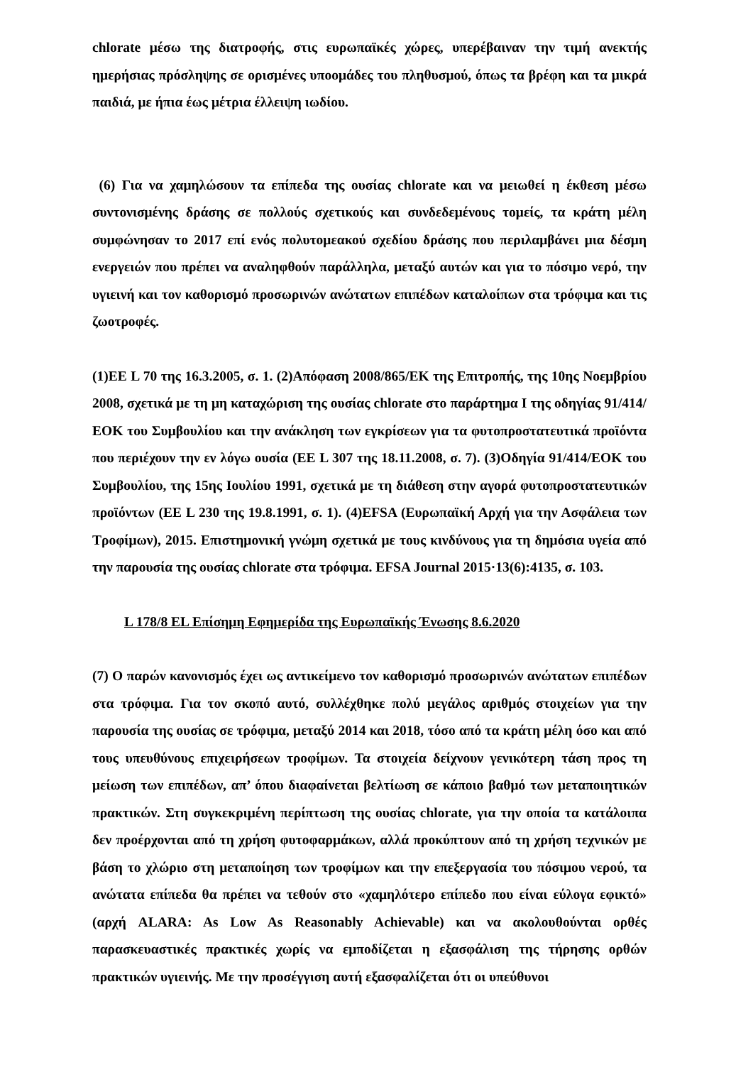chlorate μέσω της διατροφής, στις ευρωπαϊκές χώρες, υπερέβαιναν την τιμή ανεκτής ημερήσιας πρόσληψης σε ορισμένες υποομάδες του πληθυσμού, όπως τα βρέφη και τα μικρά παιδιά, με ήπια έως μέτρια έλλειψη ιωδίου.
(6) Για να χαμηλώσουν τα επίπεδα της ουσίας chlorate και να μειωθεί η έκθεση μέσω συντονισμένης δράσης σε πολλούς σχετικούς και συνδεδεμένους τομείς, τα κράτη μέλη συμφώνησαν το 2017 επί ενός πολυτομεακού σχεδίου δράσης που περιλαμβάνει μια δέσμη ενεργειών που πρέπει να αναληφθούν παράλληλα, μεταξύ αυτών και για το πόσιμο νερό, την υγιεινή και τον καθορισμό προσωρινών ανώτατων επιπέδων καταλοίπων στα τρόφιμα και τις ζωοτροφές.
(1)ΕΕ L 70 της 16.3.2005, σ. 1. (2)Απόφαση 2008/865/ΕΚ της Επιτροπής, της 10ης Νοεμβρίου 2008, σχετικά με τη μη καταχώριση της ουσίας chlorate στο παράρτημα I της οδηγίας 91/414/ΕΟΚ του Συμβουλίου και την ανάκληση των εγκρίσεων για τα φυτοπροστατευτικά προϊόντα που περιέχουν την εν λόγω ουσία (ΕΕ L 307 της 18.11.2008, σ. 7). (3)Οδηγία 91/414/ΕΟΚ του Συμβουλίου, της 15ης Ιουλίου 1991, σχετικά με τη διάθεση στην αγορά φυτοπροστατευτικών προϊόντων (ΕΕ L 230 της 19.8.1991, σ. 1). (4)EFSA (Ευρωπαϊκή Αρχή για την Ασφάλεια των Τροφίμων), 2015. Επιστημονική γνώμη σχετικά με τους κινδύνους για τη δημόσια υγεία από την παρουσία της ουσίας chlorate στα τρόφιμα. EFSA Journal 2015·13(6):4135, σ. 103.
L 178/8 EL Επίσημη Εφημερίδα της Ευρωπαϊκής Ένωσης 8.6.2020
(7) Ο παρών κανονισμός έχει ως αντικείμενο τον καθορισμό προσωρινών ανώτατων επιπέδων στα τρόφιμα. Για τον σκοπό αυτό, συλλέχθηκε πολύ μεγάλος αριθμός στοιχείων για την παρουσία της ουσίας σε τρόφιμα, μεταξύ 2014 και 2018, τόσο από τα κράτη μέλη όσο και από τους υπευθύνους επιχειρήσεων τροφίμων. Τα στοιχεία δείχνουν γενικότερη τάση προς τη μείωση των επιπέδων, απ’ όπου διαφαίνεται βελτίωση σε κάποιο βαθμό των μεταποιητικών πρακτικών. Στη συγκεκριμένη περίπτωση της ουσίας chlorate, για την οποία τα κατάλοιπα δεν προέρχονται από τη χρήση φυτοφαρμάκων, αλλά προκύπτουν από τη χρήση τεχνικών με βάση το χλώριο στη μεταποίηση των τροφίμων και την επεξεργασία του πόσιμου νερού, τα ανώτατα επίπεδα θα πρέπει να τεθούν στο «χαμηλότερο επίπεδο που είναι εύλογα εφικτό» (αρχή ALARA: As Low As Reasonably Achievable) και να ακολουθούνται ορθές παρασκευαστικές πρακτικές χωρίς να εμποδίζεται η εξασφάλιση της τήρησης ορθών πρακτικών υγιεινής. Με την προσέγγιση αυτή εξασφαλίζεται ότι οι υπεύθυνοι